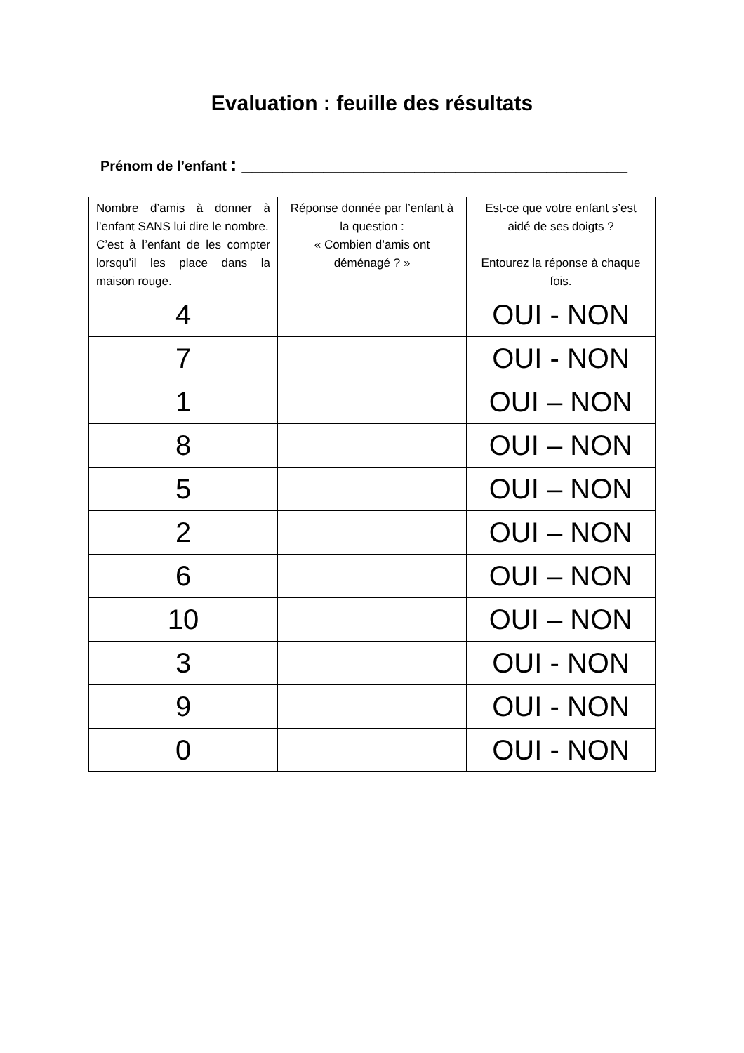Evaluation : feuille des résultats
Prénom de l’enfant : ______________________________________
| Nombre d’amis à donner à l’enfant SANS lui dire le nombre. C’est à l’enfant de les compter lorsqu’il les place dans la maison rouge. | Réponse donnée par l’enfant à la question : « Combien d’amis ont déménagé ? » | Est-ce que votre enfant s’est aidé de ses doigts ? Entourez la réponse à chaque fois. |
| --- | --- | --- |
| 4 | | OUI - NON |
| 7 | | OUI - NON |
| 1 | | OUI – NON |
| 8 | | OUI – NON |
| 5 | | OUI – NON |
| 2 | | OUI – NON |
| 6 | | OUI – NON |
| 10 | | OUI – NON |
| 3 | | OUI - NON |
| 9 | | OUI - NON |
| 0 | | OUI - NON |